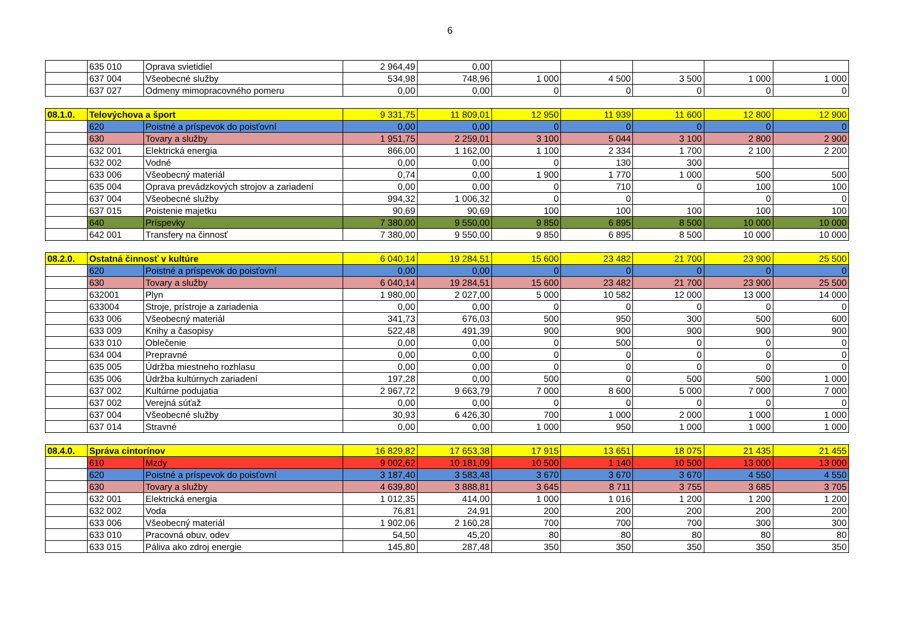6
| | 635 010 | Oprava svietidiel | 2 964,49 | 0,00 | | | | | |
| | 637 004 | Všeobecné služby | 534,98 | 748,96 | 1 000 | 4 500 | 3 500 | 1 000 | 1 000 |
| | 637 027 | Odmeny mimopracovného pomeru | 0,00 | 0,00 | 0 | 0 | 0 | 0 | 0 |
| 08.1.0. | Telovýchova a šport | | 9 331,75 | 11 809,01 | 12 950 | 11 939 | 11 600 | 12 800 | 12 900 |
| | 620 | Poistné a príspevok do poisťovní | 0,00 | 0,00 | 0 | 0 | 0 | 0 | 0 |
| | 630 | Tovary a služby | 1 951,75 | 2 259,01 | 3 100 | 5 044 | 3 100 | 2 800 | 2 900 |
| | 632 001 | Elektrická energia | 866,00 | 1 162,00 | 1 100 | 2 334 | 1 700 | 2 100 | 2 200 |
| | 632 002 | Vodné | 0,00 | 0,00 | 0 | 130 | 300 | | |
| | 633 006 | Všeobecný materiál | 0,74 | 0,00 | 1 900 | 1 770 | 1 000 | 500 | 500 |
| | 635 004 | Oprava prevádzkových strojov a zariadení | 0,00 | 0,00 | 0 | 710 | 0 | 100 | 100 |
| | 637 004 | Všeobecné služby | 994,32 | 1 006,32 | 0 | 0 | | 0 | 0 |
| | 637 015 | Poistenie majetku | 90,69 | 90,69 | 100 | 100 | 100 | 100 | 100 |
| | 640 | Príspevky | 7 380,00 | 9 550,00 | 9 850 | 6 895 | 8 500 | 10 000 | 10 000 |
| | 642 001 | Transfery na činnosť | 7 380,00 | 9 550,00 | 9 850 | 6 895 | 8 500 | 10 000 | 10 000 |
| 08.2.0. | Ostatná činnosť v kultúre | | 6 040,14 | 19 284,51 | 15 600 | 23 482 | 21 700 | 23 900 | 25 500 |
| | 620 | Poistné a príspevok do poisťovní | 0,00 | 0,00 | 0 | 0 | 0 | 0 | 0 |
| | 630 | Tovary a služby | 6 040,14 | 19 284,51 | 15 600 | 23 482 | 21 700 | 23 900 | 25 500 |
| | 632001 | Plyn | 1 980,00 | 2 027,00 | 5 000 | 10 582 | 12 000 | 13 000 | 14 000 |
| | 633004 | Stroje, prístroje a zariadenia | 0,00 | 0,00 | 0 | 0 | 0 | 0 | 0 |
| | 633 006 | Všeobecný materiál | 341,73 | 676,03 | 500 | 950 | 300 | 500 | 600 |
| | 633 009 | Knihy a časopisy | 522,48 | 491,39 | 900 | 900 | 900 | 900 | 900 |
| | 633 010 | Oblečenie | 0,00 | 0,00 | 0 | 500 | 0 | 0 | 0 |
| | 634 004 | Prepravné | 0,00 | 0,00 | 0 | 0 | 0 | 0 | 0 |
| | 635 005 | Údržba miestneho rozhlasu | 0,00 | 0,00 | 0 | 0 | 0 | 0 | 0 |
| | 635 006 | Údržba kultúrnych zariadení | 197,28 | 0,00 | 500 | 0 | 500 | 500 | 1 000 |
| | 637 002 | Kultúrne podujatia | 2 967,72 | 9 663,79 | 7 000 | 8 600 | 5 000 | 7 000 | 7 000 |
| | 637 002 | Verejná súťaž | 0,00 | 0,00 | 0 | 0 | 0 | 0 | 0 |
| | 637 004 | Všeobecné služby | 30,93 | 6 426,30 | 700 | 1 000 | 2 000 | 1 000 | 1 000 |
| | 637 014 | Stravné | 0,00 | 0,00 | 1 000 | 950 | 1 000 | 1 000 | 1 000 |
| 08.4.0. | Správa cintorínov | | 16 829,82 | 17 653,38 | 17 915 | 13 651 | 18 075 | 21 435 | 21 455 |
| | 610 | Mzdy | 9 002,62 | 10 181,09 | 10 500 | 1 140 | 10 500 | 13 000 | 13 000 |
| | 620 | Poistné a príspevok do poisťovní | 3 187,40 | 3 583,48 | 3 670 | 3 670 | 3 670 | 4 550 | 4 550 |
| | 630 | Tovary a služby | 4 639,80 | 3 888,81 | 3 645 | 8 711 | 3 755 | 3 685 | 3 705 |
| | 632 001 | Elektrická energia | 1 012,35 | 414,00 | 1 000 | 1 016 | 1 200 | 1 200 | 1 200 |
| | 632 002 | Voda | 76,81 | 24,91 | 200 | 200 | 200 | 200 | 200 |
| | 633 006 | Všeobecný materiál | 1 902,06 | 2 160,28 | 700 | 700 | 700 | 300 | 300 |
| | 633 010 | Pracovná obuv, odev | 54,50 | 45,20 | 80 | 80 | 80 | 80 | 80 |
| | 633 015 | Páliva ako zdroj energie | 145,80 | 287,48 | 350 | 350 | 350 | 350 | 350 |